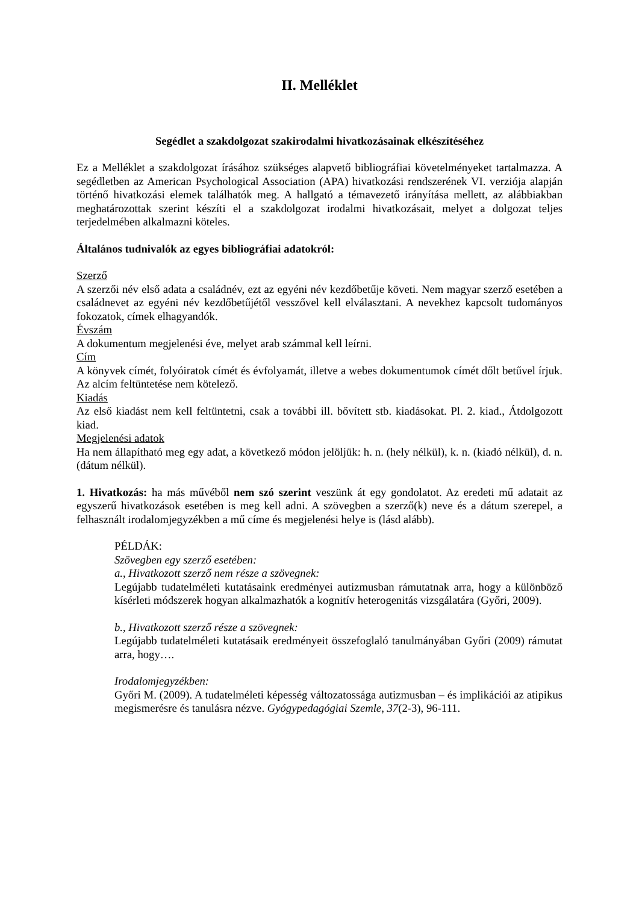II. Melléklet
Segédlet a szakdolgozat szakirodalmi hivatkozásainak elkészítéséhez
Ez a Melléklet a szakdolgozat írásához szükséges alapvető bibliográfiai követelményeket tartalmazza. A segédletben az American Psychological Association (APA) hivatkozási rendszerének VI. verziója alapján történő hivatkozási elemek találhatók meg. A hallgató a témavezető irányítása mellett, az alábbiakban meghatározottak szerint készíti el a szakdolgozat irodalmi hivatkozásait, melyet a dolgozat teljes terjedelmében alkalmazni köteles.
Általános tudnivalók az egyes bibliográfiai adatokról:
Szerző
A szerzői név első adata a családnév, ezt az egyéni név kezdőbetűje követi. Nem magyar szerző esetében a családnevet az egyéni név kezdőbetűjétől vesszővel kell elválasztani. A nevekhez kapcsolt tudományos fokozatok, címek elhagyandók.
Évszám
A dokumentum megjelenési éve, melyet arab számmal kell leírni.
Cím
A könyvek címét, folyóiratok címét és évfolyamát, illetve a webes dokumentumok címét dőlt betűvel írjuk. Az alcím feltüntetése nem kötelező.
Kiadás
Az első kiadást nem kell feltüntetni, csak a további ill. bővített stb. kiadásokat. Pl. 2. kiad., Átdolgozott kiad.
Megjelenési adatok
Ha nem állapítható meg egy adat, a következő módon jelöljük: h. n. (hely nélkül), k. n. (kiadó nélkül), d. n. (dátum nélkül).
1. Hivatkozás: ha más művéből nem szó szerint veszünk át egy gondolatot. Az eredeti mű adatait az egyszerű hivatkozások esetében is meg kell adni. A szövegben a szerző(k) neve és a dátum szerepel, a felhasznált irodalomjegyzékben a mű címe és megjelenési helye is (lásd alább).
PÉLDÁK:
Szövegben egy szerző esetében:
a., Hivatkozott szerző nem része a szövegnek:
Legújabb tudatelméleti kutatásaink eredményei autizmusban rámutatnak arra, hogy a különböző kísérleti módszerek hogyan alkalmazhatók a kognitív heterogenitás vizsgálatára (Győri, 2009).
b., Hivatkozott szerző része a szövegnek:
Legújabb tudatelméleti kutatásaik eredményeit összefoglaló tanulmányában Győri (2009) rámutat arra, hogy….
Irodalomjegyzékben:
Győri M. (2009). A tudatelméleti képesség változatossága autizmusban – és implikációi az atipikus megismerésre és tanulásra nézve. Gyógypedagógiai Szemle, 37(2-3), 96-111.